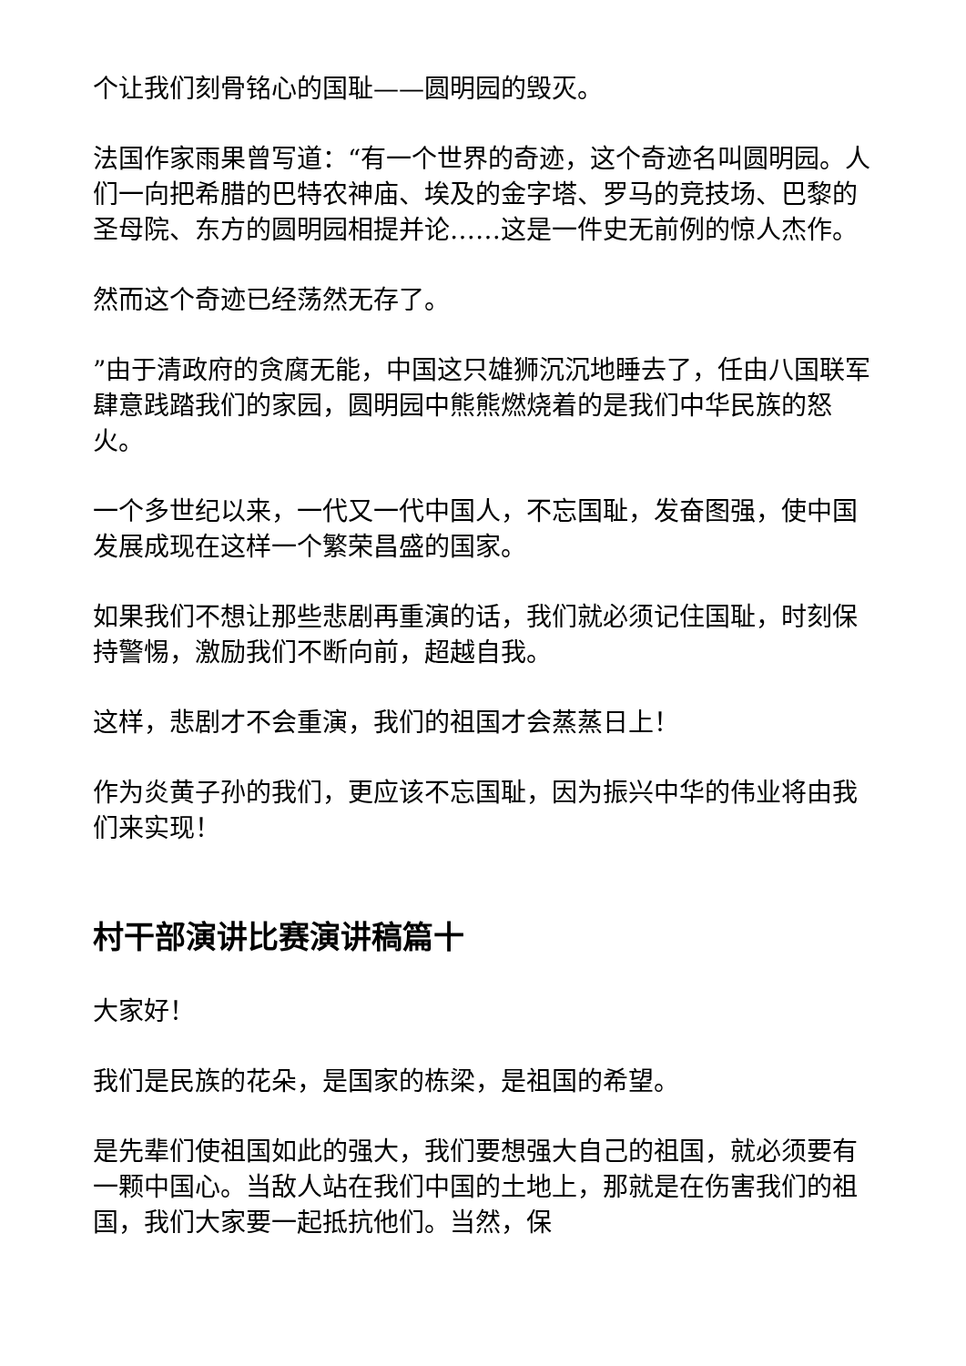个让我们刻骨铭心的国耻——圆明园的毁灭。
法国作家雨果曾写道：“有一个世界的奇迹，这个奇迹名叫圆明园。人们一向把希腊的巴特农神庙、埃及的金字塔、罗马的竞技场、巴黎的圣母院、东方的圆明园相提并论……这是一件史无前例的惊人杰作。
然而这个奇迹已经荡然无存了。
”由于清政府的贪腐无能，中国这只雄狮沉沉地睡去了，任由八国联军肆意践踏我们的家园，圆明园中熊熊燃烧着的是我们中华民族的怒火。
一个多世纪以来，一代又一代中国人，不忘国耻，发奋图强，使中国发展成现在这样一个繁荣昌盛的国家。
如果我们不想让那些悲剧再重演的话，我们就必须记住国耻，时刻保持警惕，激励我们不断向前，超越自我。
这样，悲剧才不会重演，我们的祖国才会蒸蒸日上！
作为炎黄子孙的我们，更应该不忘国耻，因为振兴中华的伟业将由我们来实现！
村干部演讲比赛演讲稿篇十
大家好！
我们是民族的花朵，是国家的栋梁，是祖国的希望。
是先辈们使祖国如此的强大，我们要想强大自己的祖国，就必须要有一颗中国心。当敌人站在我们中国的土地上，那就是在伤害我们的祖国，我们大家要一起抵抗他们。当然，保